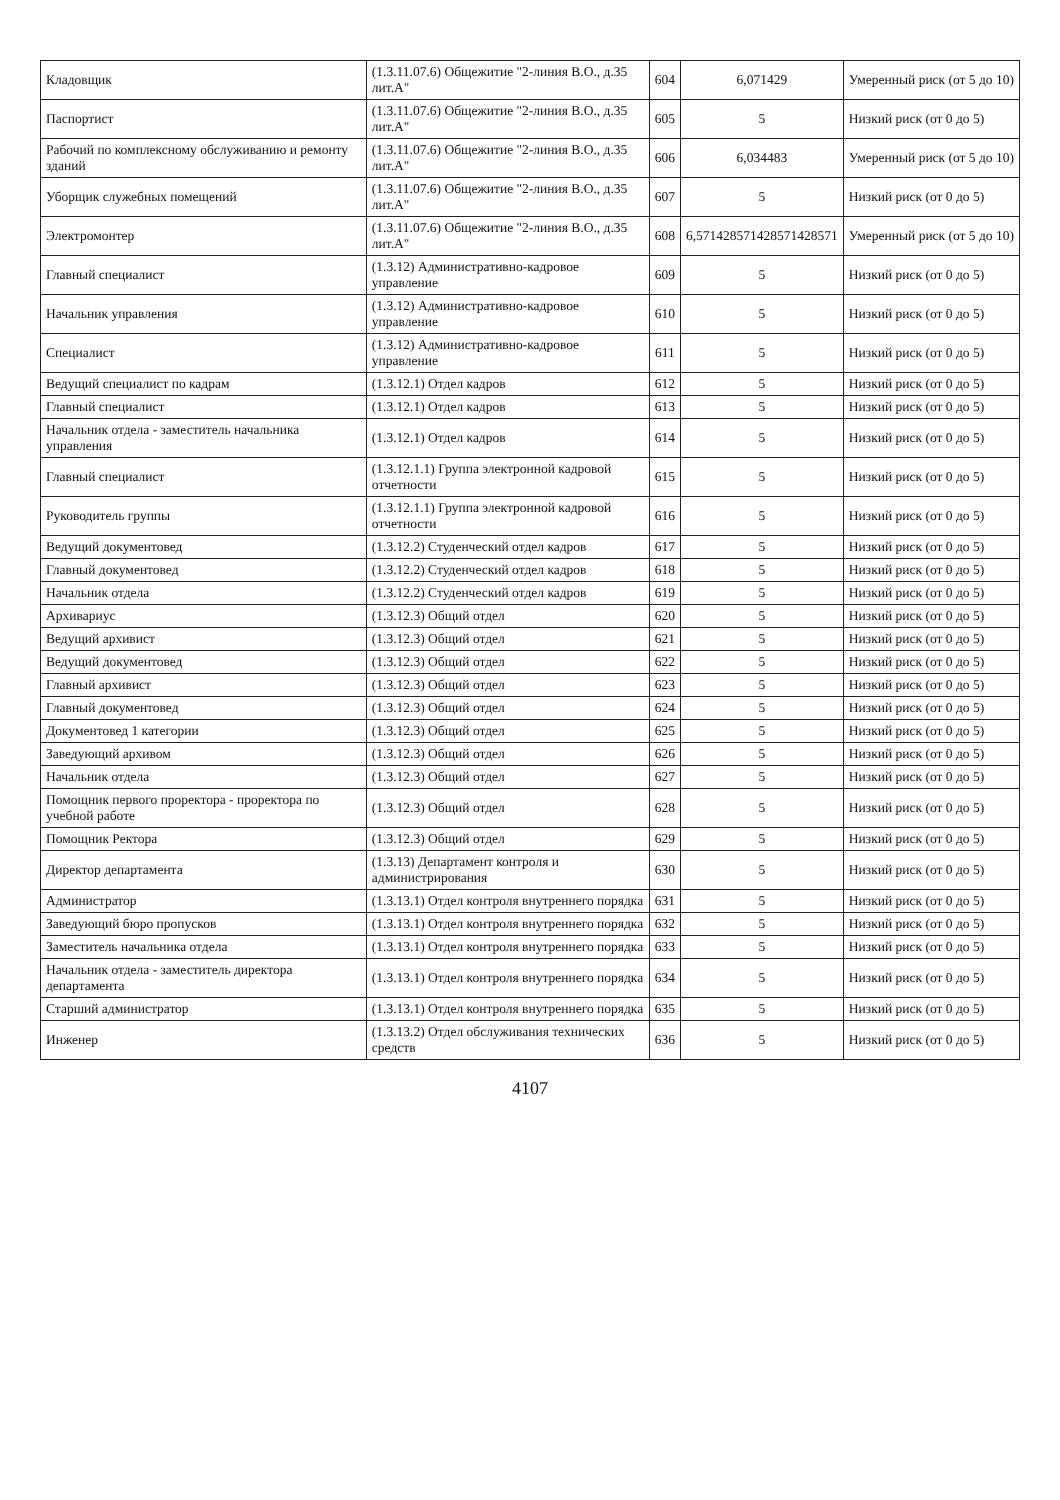| Кладовщик | (1.3.11.07.6) Общежитие "2-линия В.О., д.35 лит.А" | 604 | 6,071429 | Умеренный риск (от 5 до 10) |
| Паспортист | (1.3.11.07.6) Общежитие "2-линия В.О., д.35 лит.А" | 605 | 5 | Низкий риск (от 0 до 5) |
| Рабочий по комплексному обслуживанию и ремонту зданий | (1.3.11.07.6) Общежитие "2-линия В.О., д.35 лит.А" | 606 | 6,034483 | Умеренный риск (от 5 до 10) |
| Уборщик служебных помещений | (1.3.11.07.6) Общежитие "2-линия В.О., д.35 лит.А" | 607 | 5 | Низкий риск (от 0 до 5) |
| Электромонтер | (1.3.11.07.6) Общежитие "2-линия В.О., д.35 лит.А" | 608 | 6,571428571428571428571 | Умеренный риск (от 5 до 10) |
| Главный специалист | (1.3.12) Административно-кадровое управление | 609 | 5 | Низкий риск (от 0 до 5) |
| Начальник управления | (1.3.12) Административно-кадровое управление | 610 | 5 | Низкий риск (от 0 до 5) |
| Специалист | (1.3.12) Административно-кадровое управление | 611 | 5 | Низкий риск (от 0 до 5) |
| Ведущий специалист по кадрам | (1.3.12.1) Отдел кадров | 612 | 5 | Низкий риск (от 0 до 5) |
| Главный специалист | (1.3.12.1) Отдел кадров | 613 | 5 | Низкий риск (от 0 до 5) |
| Начальник отдела - заместитель начальника управления | (1.3.12.1) Отдел кадров | 614 | 5 | Низкий риск (от 0 до 5) |
| Главный специалист | (1.3.12.1.1) Группа электронной кадровой отчетности | 615 | 5 | Низкий риск (от 0 до 5) |
| Руководитель группы | (1.3.12.1.1) Группа электронной кадровой отчетности | 616 | 5 | Низкий риск (от 0 до 5) |
| Ведущий документовед | (1.3.12.2) Студенческий отдел кадров | 617 | 5 | Низкий риск (от 0 до 5) |
| Главный документовед | (1.3.12.2) Студенческий отдел кадров | 618 | 5 | Низкий риск (от 0 до 5) |
| Начальник отдела | (1.3.12.2) Студенческий отдел кадров | 619 | 5 | Низкий риск (от 0 до 5) |
| Архивариус | (1.3.12.3) Общий отдел | 620 | 5 | Низкий риск (от 0 до 5) |
| Ведущий архивист | (1.3.12.3) Общий отдел | 621 | 5 | Низкий риск (от 0 до 5) |
| Ведущий документовед | (1.3.12.3) Общий отдел | 622 | 5 | Низкий риск (от 0 до 5) |
| Главный архивист | (1.3.12.3) Общий отдел | 623 | 5 | Низкий риск (от 0 до 5) |
| Главный документовед | (1.3.12.3) Общий отдел | 624 | 5 | Низкий риск (от 0 до 5) |
| Документовед 1 категории | (1.3.12.3) Общий отдел | 625 | 5 | Низкий риск (от 0 до 5) |
| Заведующий архивом | (1.3.12.3) Общий отдел | 626 | 5 | Низкий риск (от 0 до 5) |
| Начальник отдела | (1.3.12.3) Общий отдел | 627 | 5 | Низкий риск (от 0 до 5) |
| Помощник первого проректора - проректора по учебной работе | (1.3.12.3) Общий отдел | 628 | 5 | Низкий риск (от 0 до 5) |
| Помощник Ректора | (1.3.12.3) Общий отдел | 629 | 5 | Низкий риск (от 0 до 5) |
| Директор департамента | (1.3.13) Департамент контроля и администрирования | 630 | 5 | Низкий риск (от 0 до 5) |
| Администратор | (1.3.13.1) Отдел контроля внутреннего порядка | 631 | 5 | Низкий риск (от 0 до 5) |
| Заведующий бюро пропусков | (1.3.13.1) Отдел контроля внутреннего порядка | 632 | 5 | Низкий риск (от 0 до 5) |
| Заместитель начальника отдела | (1.3.13.1) Отдел контроля внутреннего порядка | 633 | 5 | Низкий риск (от 0 до 5) |
| Начальник отдела - заместитель директора департамента | (1.3.13.1) Отдел контроля внутреннего порядка | 634 | 5 | Низкий риск (от 0 до 5) |
| Старший администратор | (1.3.13.1) Отдел контроля внутреннего порядка | 635 | 5 | Низкий риск (от 0 до 5) |
| Инженер | (1.3.13.2) Отдел обслуживания технических средств | 636 | 5 | Низкий риск (от 0 до 5) |
4107